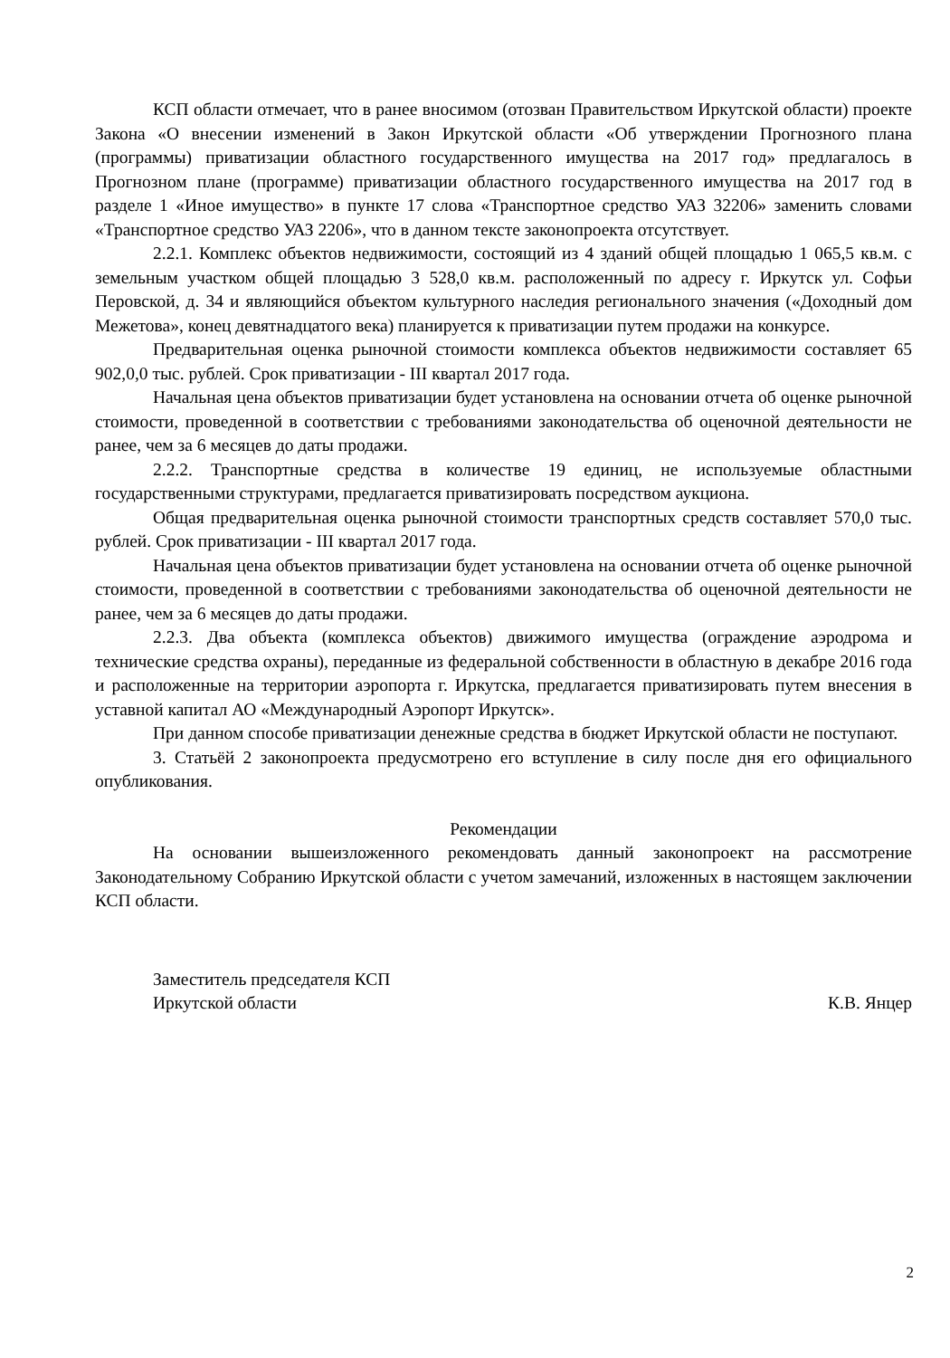КСП области отмечает, что в ранее вносимом (отозван Правительством Иркутской области) проекте Закона «О внесении изменений в Закон Иркутской области «Об утверждении Прогнозного плана (программы) приватизации областного государственного имущества на 2017 год» предлагалось в Прогнозном плане (программе) приватизации областного государственного имущества на 2017 год в разделе 1 «Иное имущество» в пункте 17 слова «Транспортное средство УАЗ 32206» заменить словами «Транспортное средство УАЗ 2206», что в данном тексте законопроекта отсутствует.
2.2.1. Комплекс объектов недвижимости, состоящий из 4 зданий общей площадью 1 065,5 кв.м. с земельным участком общей площадью 3 528,0 кв.м. расположенный по адресу г. Иркутск ул. Софьи Перовской, д. 34 и являющийся объектом культурного наследия регионального значения («Доходный дом Межетова», конец девятнадцатого века) планируется к приватизации путем продажи на конкурсе.
Предварительная оценка рыночной стоимости комплекса объектов недвижимости составляет 65 902,0,0 тыс. рублей. Срок приватизации - III квартал 2017 года.
Начальная цена объектов приватизации будет установлена на основании отчета об оценке рыночной стоимости, проведенной в соответствии с требованиями законодательства об оценочной деятельности не ранее, чем за 6 месяцев до даты продажи.
2.2.2. Транспортные средства в количестве 19 единиц, не используемые областными государственными структурами, предлагается приватизировать посредством аукциона.
Общая предварительная оценка рыночной стоимости транспортных средств составляет 570,0 тыс. рублей. Срок приватизации - III квартал 2017 года.
Начальная цена объектов приватизации будет установлена на основании отчета об оценке рыночной стоимости, проведенной в соответствии с требованиями законодательства об оценочной деятельности не ранее, чем за 6 месяцев до даты продажи.
2.2.3. Два объекта (комплекса объектов) движимого имущества (ограждение аэродрома и технические средства охраны), переданные из федеральной собственности в областную в декабре 2016 года и расположенные на территории аэропорта г. Иркутска, предлагается приватизировать путем внесения в уставной капитал АО «Международный Аэропорт Иркутск».
При данном способе приватизации денежные средства в бюджет Иркутской области не поступают.
3. Статьёй 2 законопроекта предусмотрено его вступление в силу после дня его официального опубликования.
Рекомендации
На основании вышеизложенного рекомендовать данный законопроект на рассмотрение Законодательному Собранию Иркутской области с учетом замечаний, изложенных в настоящем заключении КСП области.
Заместитель председателя КСП
Иркутской области
К.В. Янцер
2